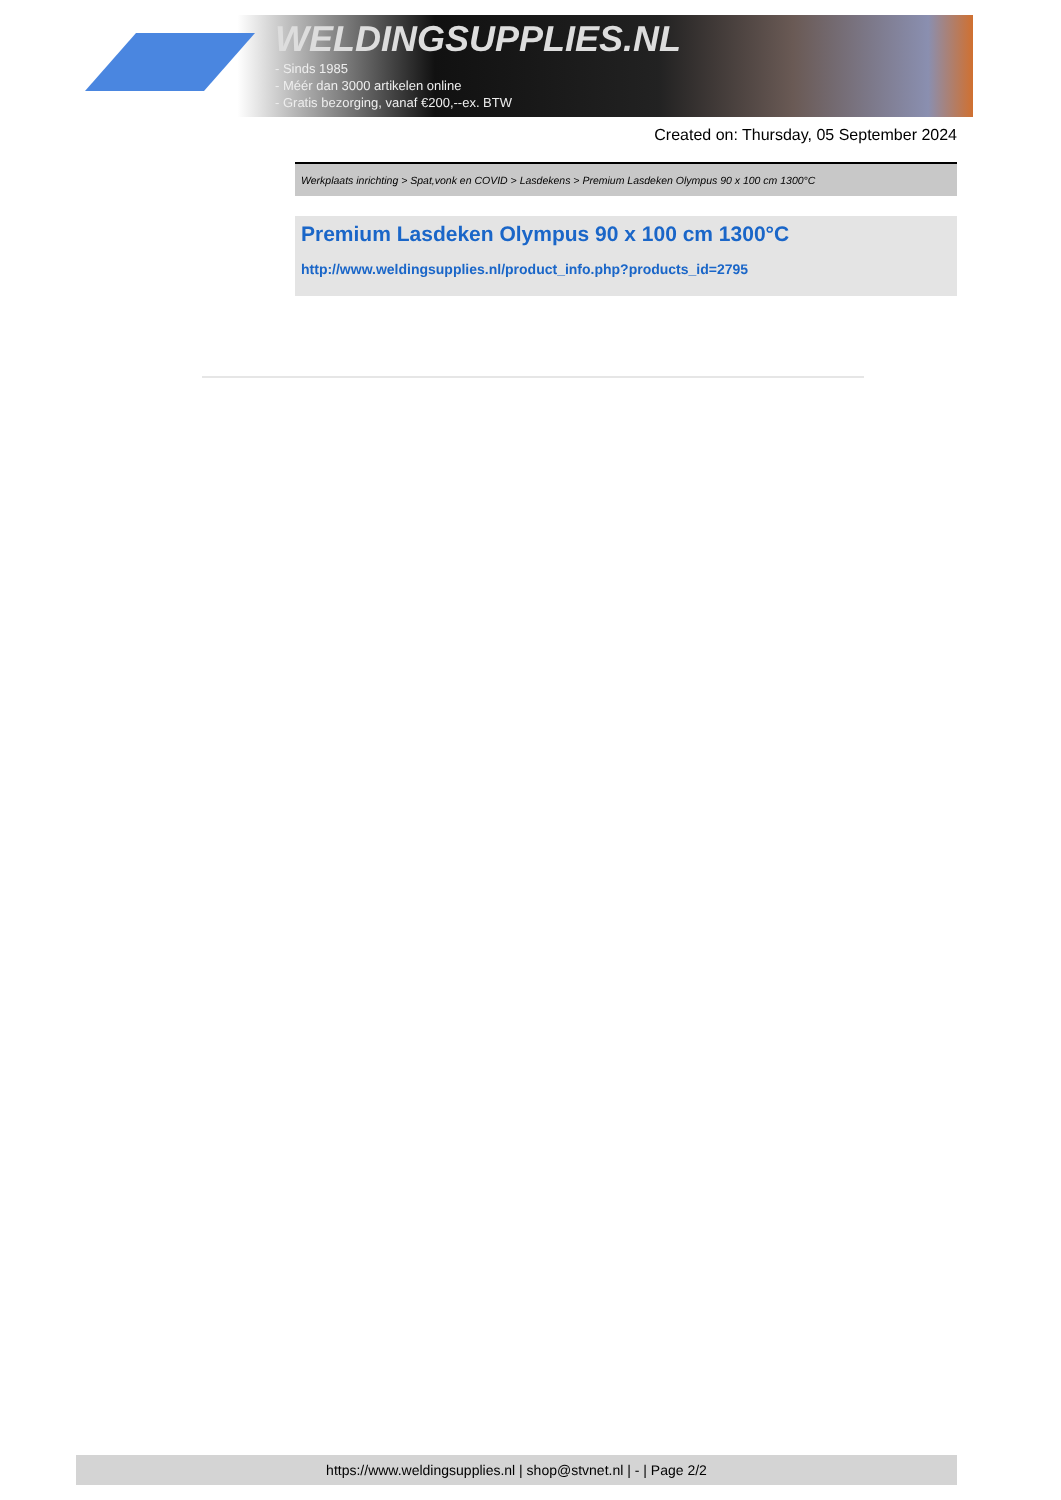WELDINGSUPPLIES.NL
- Sinds 1985
- Méér dan 3000 artikelen online
- Gratis bezorging, vanaf €200,--ex. BTW
Created on: Thursday, 05 September 2024
Werkplaats inrichting > Spat,vonk en COVID > Lasdekens > Premium Lasdeken Olympus 90 x 100 cm 1300°C
Premium Lasdeken Olympus 90 x 100 cm 1300°C
http://www.weldingsupplies.nl/product_info.php?products_id=2795
https://www.weldingsupplies.nl | shop@stvnet.nl | - | Page 2/2